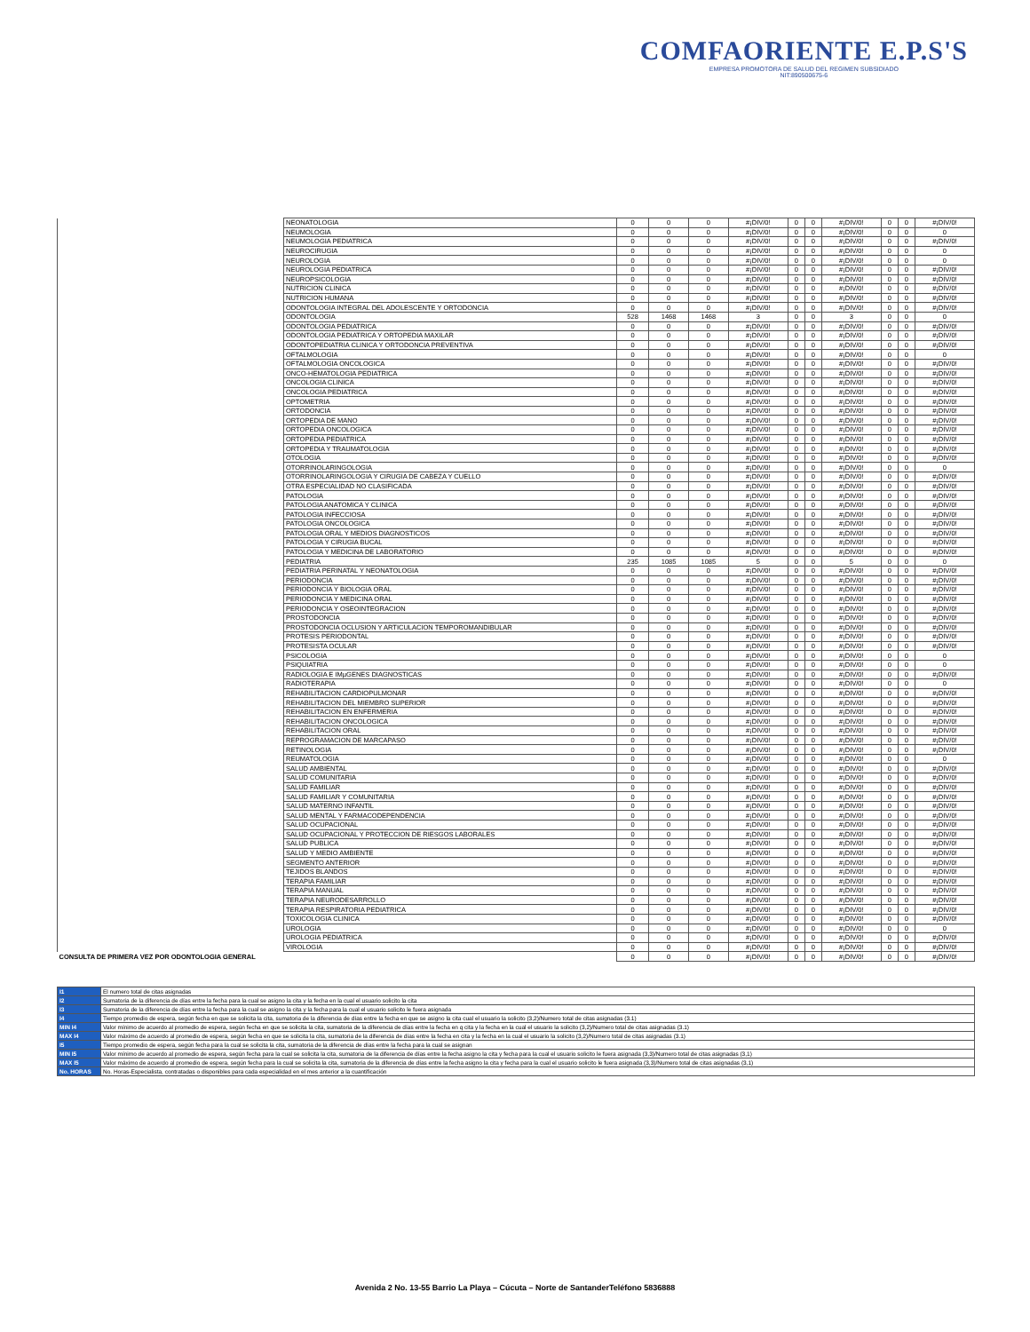COMFAORIENTE E.P.S'S
EMPRESA PROMOTORA DE SALUD DEL REGIMEN SUBSIDIADO
NIT:890500675-6
| | NEONATOLOGIA | 0 | 0 | 0 | #¡DIV/0! | 0 | 0 | #¡DIV/0! | 0 | 0 | #¡DIV/0! |
| | NEUMOLOGIA | 0 | 0 | 0 | #¡DIV/0! | 0 | 0 | #¡DIV/0! | 0 | 0 | 0 |
| | NEUMOLOGIA PEDIATRICA | 0 | 0 | 0 | #¡DIV/0! | 0 | 0 | #¡DIV/0! | 0 | 0 | #¡DIV/0! |
| | NEUROCIRUGIA | 0 | 0 | 0 | #¡DIV/0! | 0 | 0 | #¡DIV/0! | 0 | 0 | 0 |
| | NEUROLOGIA | 0 | 0 | 0 | #¡DIV/0! | 0 | 0 | #¡DIV/0! | 0 | 0 | 0 |
| | NEUROLOGIA PEDIATRICA | 0 | 0 | 0 | #¡DIV/0! | 0 | 0 | #¡DIV/0! | 0 | 0 | #¡DIV/0! |
| | NEUROPSICOLOGIA | 0 | 0 | 0 | #¡DIV/0! | 0 | 0 | #¡DIV/0! | 0 | 0 | #¡DIV/0! |
| | NUTRICION CLINICA | 0 | 0 | 0 | #¡DIV/0! | 0 | 0 | #¡DIV/0! | 0 | 0 | #¡DIV/0! |
| | NUTRICION HUMANA | 0 | 0 | 0 | #¡DIV/0! | 0 | 0 | #¡DIV/0! | 0 | 0 | #¡DIV/0! |
| | ODONTOLOGIA INTEGRAL DEL ADOLESCENTE Y ORTODONCIA | 0 | 0 | 0 | #¡DIV/0! | 0 | 0 | #¡DIV/0! | 0 | 0 | #¡DIV/0! |
| | ODONTOLOGIA | 528 | 1468 | 1468 | 3 | 0 | 0 | 3 | 0 | 0 | 0 |
| | ODONTOLOGIA PEDIATRICA | 0 | 0 | 0 | #¡DIV/0! | 0 | 0 | #¡DIV/0! | 0 | 0 | #¡DIV/0! |
| | ODONTOLOGIA PEDIATRICA Y ORTOPEDIA MAXILAR | 0 | 0 | 0 | #¡DIV/0! | 0 | 0 | #¡DIV/0! | 0 | 0 | #¡DIV/0! |
| | ODONTOPEDIATRIA CLINICA Y ORTODONCIA PREVENTIVA | 0 | 0 | 0 | #¡DIV/0! | 0 | 0 | #¡DIV/0! | 0 | 0 | #¡DIV/0! |
| | OFTALMOLOGIA | 0 | 0 | 0 | #¡DIV/0! | 0 | 0 | #¡DIV/0! | 0 | 0 | 0 |
| | OFTALMOLOGIA ONCOLOGICA | 0 | 0 | 0 | #¡DIV/0! | 0 | 0 | #¡DIV/0! | 0 | 0 | #¡DIV/0! |
| | ONCO-HEMATOLOGIA PEDIATRICA | 0 | 0 | 0 | #¡DIV/0! | 0 | 0 | #¡DIV/0! | 0 | 0 | #¡DIV/0! |
| | ONCOLOGIA CLINICA | 0 | 0 | 0 | #¡DIV/0! | 0 | 0 | #¡DIV/0! | 0 | 0 | #¡DIV/0! |
| | ONCOLOGIA PEDIATRICA | 0 | 0 | 0 | #¡DIV/0! | 0 | 0 | #¡DIV/0! | 0 | 0 | #¡DIV/0! |
| | OPTOMETRIA | 0 | 0 | 0 | #¡DIV/0! | 0 | 0 | #¡DIV/0! | 0 | 0 | #¡DIV/0! |
| | ORTODONCIA | 0 | 0 | 0 | #¡DIV/0! | 0 | 0 | #¡DIV/0! | 0 | 0 | #¡DIV/0! |
| | ORTOPEDIA DE MANO | 0 | 0 | 0 | #¡DIV/0! | 0 | 0 | #¡DIV/0! | 0 | 0 | #¡DIV/0! |
| | ORTOPEDIA ONCOLOGICA | 0 | 0 | 0 | #¡DIV/0! | 0 | 0 | #¡DIV/0! | 0 | 0 | #¡DIV/0! |
| | ORTOPEDIA PEDIATRICA | 0 | 0 | 0 | #¡DIV/0! | 0 | 0 | #¡DIV/0! | 0 | 0 | #¡DIV/0! |
| | ORTOPEDIA Y TRAUMATOLOGIA | 0 | 0 | 0 | #¡DIV/0! | 0 | 0 | #¡DIV/0! | 0 | 0 | #¡DIV/0! |
| | OTOLOGIA | 0 | 0 | 0 | #¡DIV/0! | 0 | 0 | #¡DIV/0! | 0 | 0 | #¡DIV/0! |
| | OTORRINOLARINGOLOGIA | 0 | 0 | 0 | #¡DIV/0! | 0 | 0 | #¡DIV/0! | 0 | 0 | 0 |
| | OTORRINOLARINGOLOGIA Y CIRUGIA DE CABEZA Y CUELLO | 0 | 0 | 0 | #¡DIV/0! | 0 | 0 | #¡DIV/0! | 0 | 0 | #¡DIV/0! |
| | OTRA ESPECIALIDAD NO CLASIFICADA | 0 | 0 | 0 | #¡DIV/0! | 0 | 0 | #¡DIV/0! | 0 | 0 | #¡DIV/0! |
| | PATOLOGIA | 0 | 0 | 0 | #¡DIV/0! | 0 | 0 | #¡DIV/0! | 0 | 0 | #¡DIV/0! |
| | PATOLOGIA ANATOMICA Y CLINICA | 0 | 0 | 0 | #¡DIV/0! | 0 | 0 | #¡DIV/0! | 0 | 0 | #¡DIV/0! |
| | PATOLOGIA INFECCIOSA | 0 | 0 | 0 | #¡DIV/0! | 0 | 0 | #¡DIV/0! | 0 | 0 | #¡DIV/0! |
| | PATOLOGIA ONCOLOGICA | 0 | 0 | 0 | #¡DIV/0! | 0 | 0 | #¡DIV/0! | 0 | 0 | #¡DIV/0! |
| | PATOLOGIA ORAL Y MEDIOS DIAGNOSTICOS | 0 | 0 | 0 | #¡DIV/0! | 0 | 0 | #¡DIV/0! | 0 | 0 | #¡DIV/0! |
| | PATOLOGIA Y CIRUGIA BUCAL | 0 | 0 | 0 | #¡DIV/0! | 0 | 0 | #¡DIV/0! | 0 | 0 | #¡DIV/0! |
| | PATOLOGIA Y MEDICINA DE LABORATORIO | 0 | 0 | 0 | #¡DIV/0! | 0 | 0 | #¡DIV/0! | 0 | 0 | #¡DIV/0! |
| | PEDIATRIA | 235 | 1085 | 1085 | 5 | 0 | 0 | 5 | 0 | 0 | 0 |
| | PEDIATRIA PERINATAL Y NEONATOLOGIA | 0 | 0 | 0 | #¡DIV/0! | 0 | 0 | #¡DIV/0! | 0 | 0 | #¡DIV/0! |
| | PERIODONCIA | 0 | 0 | 0 | #¡DIV/0! | 0 | 0 | #¡DIV/0! | 0 | 0 | #¡DIV/0! |
| | PERIODONCIA Y BIOLOGIA ORAL | 0 | 0 | 0 | #¡DIV/0! | 0 | 0 | #¡DIV/0! | 0 | 0 | #¡DIV/0! |
| | PERIODONCIA Y MEDICINA ORAL | 0 | 0 | 0 | #¡DIV/0! | 0 | 0 | #¡DIV/0! | 0 | 0 | #¡DIV/0! |
| | PERIODONCIA Y OSEOINTEGRACION | 0 | 0 | 0 | #¡DIV/0! | 0 | 0 | #¡DIV/0! | 0 | 0 | #¡DIV/0! |
| | PROSTODONCIA | 0 | 0 | 0 | #¡DIV/0! | 0 | 0 | #¡DIV/0! | 0 | 0 | #¡DIV/0! |
| | PROSTODONCIA OCLUSION Y ARTICULACION TEMPOROMANDIBULAR | 0 | 0 | 0 | #¡DIV/0! | 0 | 0 | #¡DIV/0! | 0 | 0 | #¡DIV/0! |
| | PROTESIS PERIODONTAL | 0 | 0 | 0 | #¡DIV/0! | 0 | 0 | #¡DIV/0! | 0 | 0 | #¡DIV/0! |
| | PROTESISTA OCULAR | 0 | 0 | 0 | #¡DIV/0! | 0 | 0 | #¡DIV/0! | 0 | 0 | #¡DIV/0! |
| | PSICOLOGIA | 0 | 0 | 0 | #¡DIV/0! | 0 | 0 | #¡DIV/0! | 0 | 0 | 0 |
| | PSIQUIATRIA | 0 | 0 | 0 | #¡DIV/0! | 0 | 0 | #¡DIV/0! | 0 | 0 | 0 |
| | RADIOLOGIA E IMµGENES DIAGNOSTICAS | 0 | 0 | 0 | #¡DIV/0! | 0 | 0 | #¡DIV/0! | 0 | 0 | #¡DIV/0! |
| | RADIOTERAPIA | 0 | 0 | 0 | #¡DIV/0! | 0 | 0 | #¡DIV/0! | 0 | 0 | 0 |
| | REHABILITACION CARDIOPULMONAR | 0 | 0 | 0 | #¡DIV/0! | 0 | 0 | #¡DIV/0! | 0 | 0 | #¡DIV/0! |
| | REHABILITACION DEL MIEMBRO SUPERIOR | 0 | 0 | 0 | #¡DIV/0! | 0 | 0 | #¡DIV/0! | 0 | 0 | #¡DIV/0! |
| | REHABILITACION EN ENFERMERIA | 0 | 0 | 0 | #¡DIV/0! | 0 | 0 | #¡DIV/0! | 0 | 0 | #¡DIV/0! |
| | REHABILITACION ONCOLOGICA | 0 | 0 | 0 | #¡DIV/0! | 0 | 0 | #¡DIV/0! | 0 | 0 | #¡DIV/0! |
| | REHABILITACION ORAL | 0 | 0 | 0 | #¡DIV/0! | 0 | 0 | #¡DIV/0! | 0 | 0 | #¡DIV/0! |
| | REPROGRAMACION DE MARCAPASO | 0 | 0 | 0 | #¡DIV/0! | 0 | 0 | #¡DIV/0! | 0 | 0 | #¡DIV/0! |
| | RETINOLOGIA | 0 | 0 | 0 | #¡DIV/0! | 0 | 0 | #¡DIV/0! | 0 | 0 | #¡DIV/0! |
| | REUMATOLOGIA | 0 | 0 | 0 | #¡DIV/0! | 0 | 0 | #¡DIV/0! | 0 | 0 | 0 |
| | SALUD AMBIENTAL | 0 | 0 | 0 | #¡DIV/0! | 0 | 0 | #¡DIV/0! | 0 | 0 | #¡DIV/0! |
| | SALUD COMUNITARIA | 0 | 0 | 0 | #¡DIV/0! | 0 | 0 | #¡DIV/0! | 0 | 0 | #¡DIV/0! |
| | SALUD FAMILIAR | 0 | 0 | 0 | #¡DIV/0! | 0 | 0 | #¡DIV/0! | 0 | 0 | #¡DIV/0! |
| | SALUD FAMILIAR Y COMUNITARIA | 0 | 0 | 0 | #¡DIV/0! | 0 | 0 | #¡DIV/0! | 0 | 0 | #¡DIV/0! |
| | SALUD MATERNO INFANTIL | 0 | 0 | 0 | #¡DIV/0! | 0 | 0 | #¡DIV/0! | 0 | 0 | #¡DIV/0! |
| | SALUD MENTAL Y FARMACODEPENDENCIA | 0 | 0 | 0 | #¡DIV/0! | 0 | 0 | #¡DIV/0! | 0 | 0 | #¡DIV/0! |
| | SALUD OCUPACIONAL | 0 | 0 | 0 | #¡DIV/0! | 0 | 0 | #¡DIV/0! | 0 | 0 | #¡DIV/0! |
| | SALUD OCUPACIONAL Y PROTECCION DE RIESGOS LABORALES | 0 | 0 | 0 | #¡DIV/0! | 0 | 0 | #¡DIV/0! | 0 | 0 | #¡DIV/0! |
| | SALUD PUBLICA | 0 | 0 | 0 | #¡DIV/0! | 0 | 0 | #¡DIV/0! | 0 | 0 | #¡DIV/0! |
| | SALUD Y MEDIO AMBIENTE | 0 | 0 | 0 | #¡DIV/0! | 0 | 0 | #¡DIV/0! | 0 | 0 | #¡DIV/0! |
| | SEGMENTO ANTERIOR | 0 | 0 | 0 | #¡DIV/0! | 0 | 0 | #¡DIV/0! | 0 | 0 | #¡DIV/0! |
| | TEJIDOS BLANDOS | 0 | 0 | 0 | #¡DIV/0! | 0 | 0 | #¡DIV/0! | 0 | 0 | #¡DIV/0! |
| | TERAPIA FAMILIAR | 0 | 0 | 0 | #¡DIV/0! | 0 | 0 | #¡DIV/0! | 0 | 0 | #¡DIV/0! |
| | TERAPIA MANUAL | 0 | 0 | 0 | #¡DIV/0! | 0 | 0 | #¡DIV/0! | 0 | 0 | #¡DIV/0! |
| | TERAPIA NEURODESARROLLO | 0 | 0 | 0 | #¡DIV/0! | 0 | 0 | #¡DIV/0! | 0 | 0 | #¡DIV/0! |
| | TERAPIA RESPIRATORIA PEDIATRICA | 0 | 0 | 0 | #¡DIV/0! | 0 | 0 | #¡DIV/0! | 0 | 0 | #¡DIV/0! |
| | TOXICOLOGIA CLINICA | 0 | 0 | 0 | #¡DIV/0! | 0 | 0 | #¡DIV/0! | 0 | 0 | #¡DIV/0! |
| | UROLOGIA | 0 | 0 | 0 | #¡DIV/0! | 0 | 0 | #¡DIV/0! | 0 | 0 | 0 |
| | UROLOGIA PEDIATRICA | 0 | 0 | 0 | #¡DIV/0! | 0 | 0 | #¡DIV/0! | 0 | 0 | #¡DIV/0! |
| | VIROLOGIA | 0 | 0 | 0 | #¡DIV/0! | 0 | 0 | #¡DIV/0! | 0 | 0 | #¡DIV/0! |
| CONSULTA DE PRIMERA VEZ POR ODONTOLOGIA GENERAL | | 0 | 0 | 0 | #¡DIV/0! | 0 | 0 | #¡DIV/0! | 0 | 0 | #¡DIV/0! |
| I1 | El numero total de citas asignadas |
| I2 | Sumatoria de la diferencia de días entre la fecha para la cual se asigno la cita y la fecha en la cual el usuario solicito la cita |
| I3 | Sumatoria de la diferencia de días entre la fecha para la cual se asigno la cita y la fecha para la cual el usuario solicito le fuera asignada |
| I4 | Tiempo promedio de espera, según fecha en que se solicita la cita, sumatoria de la diferencia de días entre la fecha en que se asigno la cita cual el usuario la solicito (3,2)/Numero total de citas asignadas (3.1) |
| MIN I4 | Valor mínimo de acuerdo al promedio de espera, según fecha en que se solicita la cita, sumatoria de la diferencia de días entre la fecha en q cita y la fecha en la cual el usuario la solicito (3,2)/Numero total de citas asignadas (3.1) |
| MAX I4 | Valor máximo de acuerdo al promedio de espera, según fecha en que se solicita la cita, sumatoria de la diferencia de días entre la fecha en cita y la fecha en la cual el usuario la solicito (3,2)/Numero total de citas asignadas (3.1) |
| I5 | Tiempo promedio de espera, según fecha para la cual se solicita la cita, sumatoria de la diferencia de días entre la fecha para la cual se asignan |
| MIN I5 | Valor mínimo de acuerdo al promedio de espera, según fecha para la cual se solicita la cita, sumatoria de la diferencia de días entre la fecha asigno la cita y fecha para la cual el usuario solicito le fuera asignada (3,3)/Numero total de citas asignadas (3,1) |
| MAX I5 | Valor máximo de acuerdo al promedio de espera, según fecha para la cual se solicita la cita, sumatoria de la diferencia de días entre la fecha asigno la cita y fecha para la cual el usuario solicito le fuera asignada (3,3)/Numero total de citas asignadas (3,1) |
| No. HORAS | No. Horas-Especialista, contratadas o disponibles para cada especialidad en el mes anterior a la cuantificación |
Avenida 2 No. 13-55 Barrio La Playa – Cúcuta – Norte de SantanderTeléfono 5836888